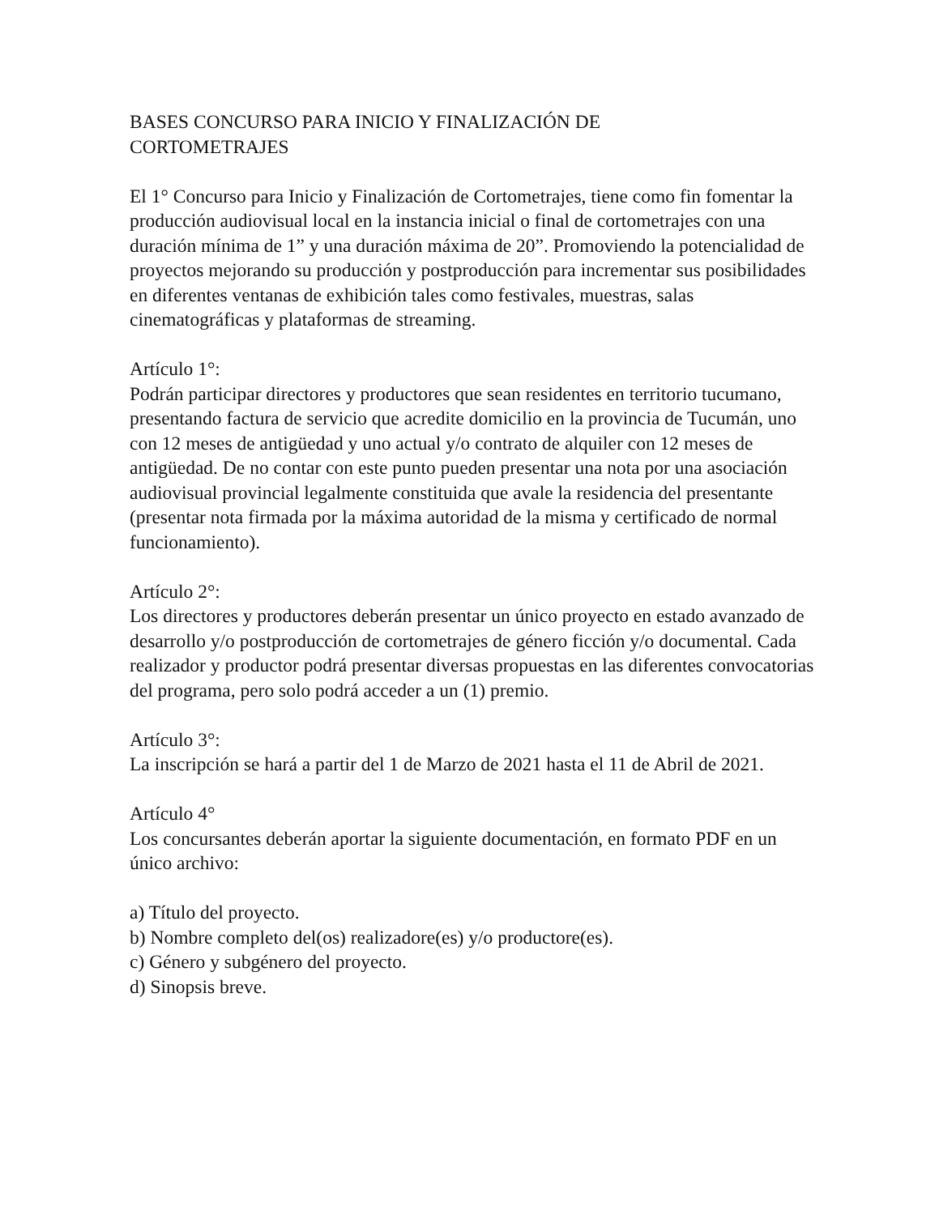BASES CONCURSO PARA INICIO Y FINALIZACIÓN DE
CORTOMETRAJES
El 1° Concurso para Inicio y Finalización de Cortometrajes, tiene como fin fomentar la producción audiovisual local en la instancia inicial o final de cortometrajes con una duración mínima de 1” y una duración máxima de 20”. Promoviendo la potencialidad de proyectos mejorando su producción y postproducción para incrementar sus posibilidades en diferentes ventanas de exhibición tales como festivales, muestras, salas cinematográficas y plataformas de streaming.
Artículo 1°:
Podrán participar directores y productores que sean residentes en territorio tucumano, presentando factura de servicio que acredite domicilio en la provincia de Tucumán, uno con 12 meses de antigüedad y uno actual y/o contrato de alquiler con 12 meses de antigüedad. De no contar con este punto pueden presentar una nota por una asociación audiovisual provincial legalmente constituida que avale la residencia del presentante (presentar nota firmada por la máxima autoridad de la misma y certificado de normal funcionamiento).
Artículo 2°:
Los directores y productores deberán presentar un único proyecto en estado avanzado de desarrollo y/o postproducción de cortometrajes de género ficción y/o documental. Cada realizador y productor podrá presentar diversas propuestas en las diferentes convocatorias del programa, pero solo podrá acceder a un (1) premio.
Artículo 3°:
La inscripción se hará a partir del 1 de Marzo de 2021 hasta el 11 de Abril de 2021.
Artículo 4°
Los concursantes deberán aportar la siguiente documentación, en formato PDF en un único archivo:
a) Título del proyecto.
b) Nombre completo del(os) realizadore(es) y/o productore(es).
c) Género y subgénero del proyecto.
d) Sinopsis breve.